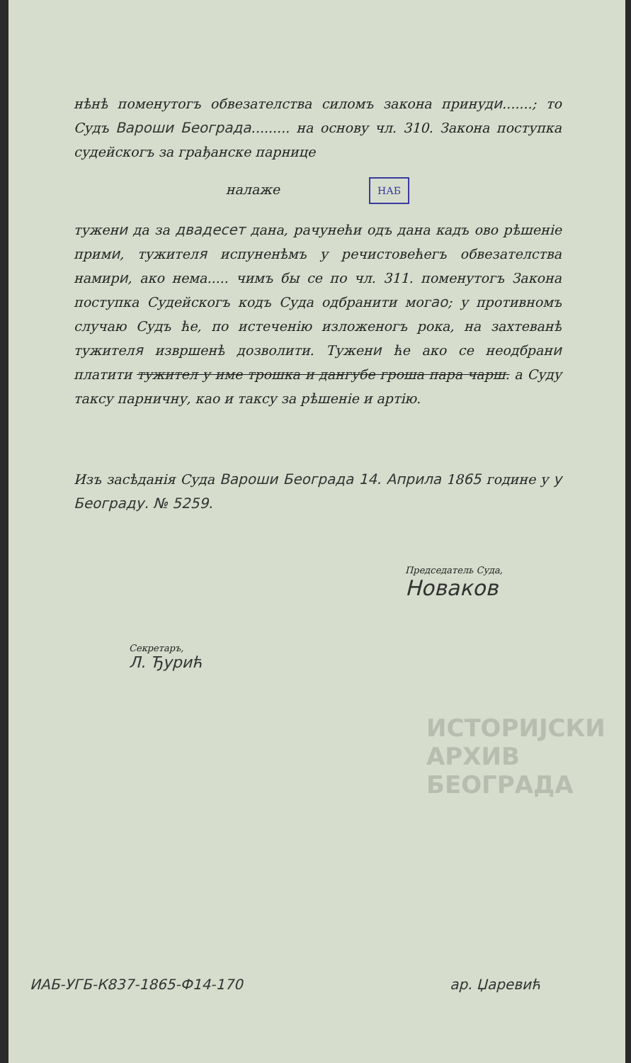нѣнѣ поменутогъ обвезателства силомъ закона принуди.......; то Судъ Вароши Београда......... на основу чл. 310. Закона поступка судейскогъ за грађанске парнице
налаже НАБ
тужени да за двадесет дана, рачунећи одъ дана кадъ ово рѣшеніе прими, тужителя испуненѣмъ у речистовећегъ обвезателства намири, ако нема..... чимъ бы се по чл. 311. поменутогъ Закона поступка Судейскогъ кодъ Суда одбранити могао; у противномъ случаю Судъ ће, по истеченію изложеногъ рока, на захтеванѣ тужителя извршенѣ дозволити. Тужени ће ако се неодбрани платити тужител у име трошка и дангубе гроша пара чарш. а Суду таксу парничну, као и таксу за рѣшеніе и артію.
Изъ засѣданія Суда Вароши Београда 14. Априла 1865 године у у Београду. № 5259.
Председатель Суда,
Новаков
Секретаръ,
Л. Ђурић
ИСТОРИЈСКИ
АРХИВ
БЕОГРАДА
ИАБ-УГБ-К837-1865-Ф14-170 ар. Џаревић